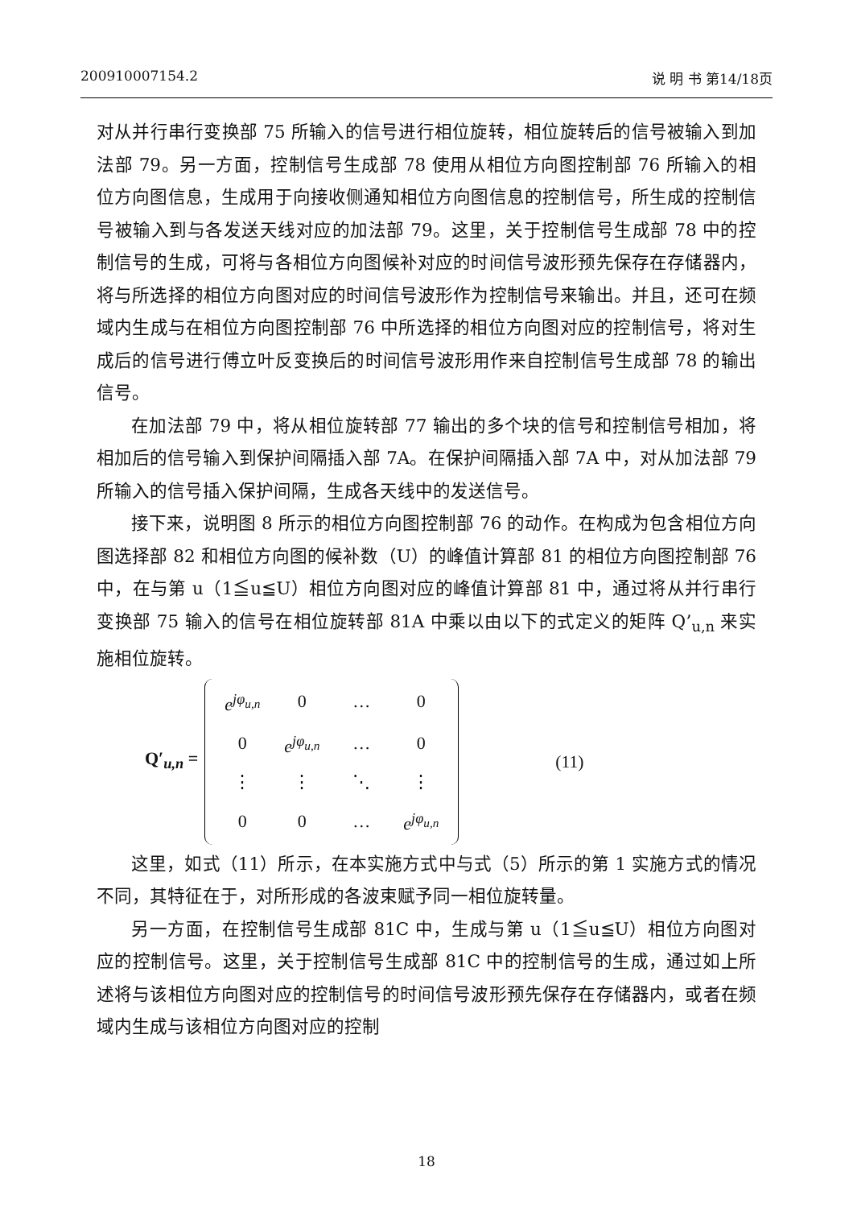200910007154.2 说 明 书 第14/18页
对从并行串行变换部 75 所输入的信号进行相位旋转，相位旋转后的信号被输入到加法部 79。另一方面，控制信号生成部 78 使用从相位方向图控制部 76 所输入的相位方向图信息，生成用于向接收侧通知相位方向图信息的控制信号，所生成的控制信号被输入到与各发送天线对应的加法部 79。这里，关于控制信号生成部 78 中的控制信号的生成，可将与各相位方向图候补对应的时间信号波形预先保存在存储器内，将与所选择的相位方向图对应的时间信号波形作为控制信号来输出。并且，还可在频域内生成与在相位方向图控制部 76 中所选择的相位方向图对应的控制信号，将对生成后的信号进行傅立叶反变换后的时间信号波形用作来自控制信号生成部 78 的输出信号。
在加法部 79 中，将从相位旋转部 77 输出的多个块的信号和控制信号相加，将相加后的信号输入到保护间隔插入部 7A。在保护间隔插入部 7A 中，对从加法部 79 所输入的信号插入保护间隔，生成各天线中的发送信号。
接下来，说明图 8 所示的相位方向图控制部 76 的动作。在构成为包含相位方向图选择部 82 和相位方向图的候补数（U）的峰值计算部 81 的相位方向图控制部 76 中，在与第 u（1≦u≦U）相位方向图对应的峰值计算部 81 中，通过将从并行串行变换部 75 输入的信号在相位旋转部 81A 中乘以由以下的式定义的矩阵 Q’<sub>u,n</sub> 来实施相位旋转。
Q′<sub>u,n</sub> =
| e<sup>jφ<sub>u,n</sub></sup> | 0 | … | 0 |
| 0 | e<sup>jφ<sub>u,n</sub></sup> | … | 0 |
| ⋮ | ⋮ | ⋱ | ⋮ |
| 0 | 0 | … | e<sup>jφ<sub>u,n</sub></sup> |
(11)
这里，如式（11）所示，在本实施方式中与式（5）所示的第 1 实施方式的情况不同，其特征在于，对所形成的各波束赋予同一相位旋转量。
另一方面，在控制信号生成部 81C 中，生成与第 u（1≦u≦U）相位方向图对应的控制信号。这里，关于控制信号生成部 81C 中的控制信号的生成，通过如上所述将与该相位方向图对应的控制信号的时间信号波形预先保存在存储器内，或者在频域内生成与该相位方向图对应的控制
18